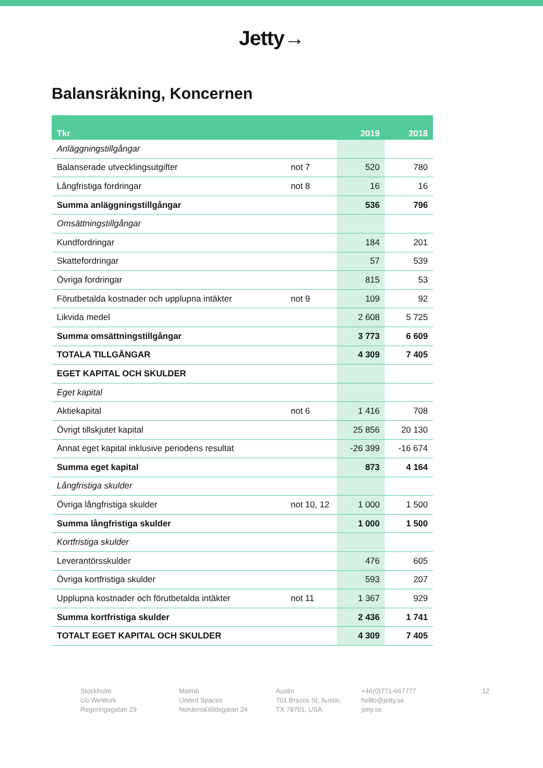Jetty→
Balansräkning, Koncernen
| Tkr | | 2019 | 2018 |
| --- | --- | --- | --- |
| Anläggningstillgångar | | | |
| Balanserade utvecklingsutgifter | not 7 | 520 | 780 |
| Långfristiga fordringar | not 8 | 16 | 16 |
| Summa anläggningstillgångar | | 536 | 796 |
| Omsättningstillgångar | | | |
| Kundfordringar | | 184 | 201 |
| Skattefordringar | | 57 | 539 |
| Övriga fordringar | | 815 | 53 |
| Förutbetalda kostnader och upplupna intäkter | not 9 | 109 | 92 |
| Likvida medel | | 2 608 | 5 725 |
| Summa omsättningstillgångar | | 3 773 | 6 609 |
| TOTALA TILLGÅNGAR | | 4 309 | 7 405 |
| EGET KAPITAL OCH SKULDER | | | |
| Eget kapital | | | |
| Aktiekapital | not 6 | 1 416 | 708 |
| Övrigt tillskjutet kapital | | 25 856 | 20 130 |
| Annat eget kapital inklusive periodens resultat | | -26 399 | -16 674 |
| Summa eget kapital | | 873 | 4 164 |
| Långfristiga skulder | | | |
| Övriga långfristiga skulder | not 10, 12 | 1 000 | 1 500 |
| Summa långfristiga skulder | | 1 000 | 1 500 |
| Kortfristiga skulder | | | |
| Leverantörsskulder | | 476 | 605 |
| Övriga kortfristiga skulder | | 593 | 207 |
| Upplupna kostnader och förutbetalda intäkter | not 11 | 1 367 | 929 |
| Summa kortfristiga skulder | | 2 436 | 1 741 |
| TOTALT EGET KAPITAL OCH SKULDER | | 4 309 | 7 405 |
Stockholm
c/o WeWork
Regeringsgatan 29
Malmö
United Spaces
Nordenskïöldsgatan 24
Austin
701 Brazos St, Austin,
TX 78701, USA
+46(0)771-667777
helllo@jetty.se
jetty.se
12